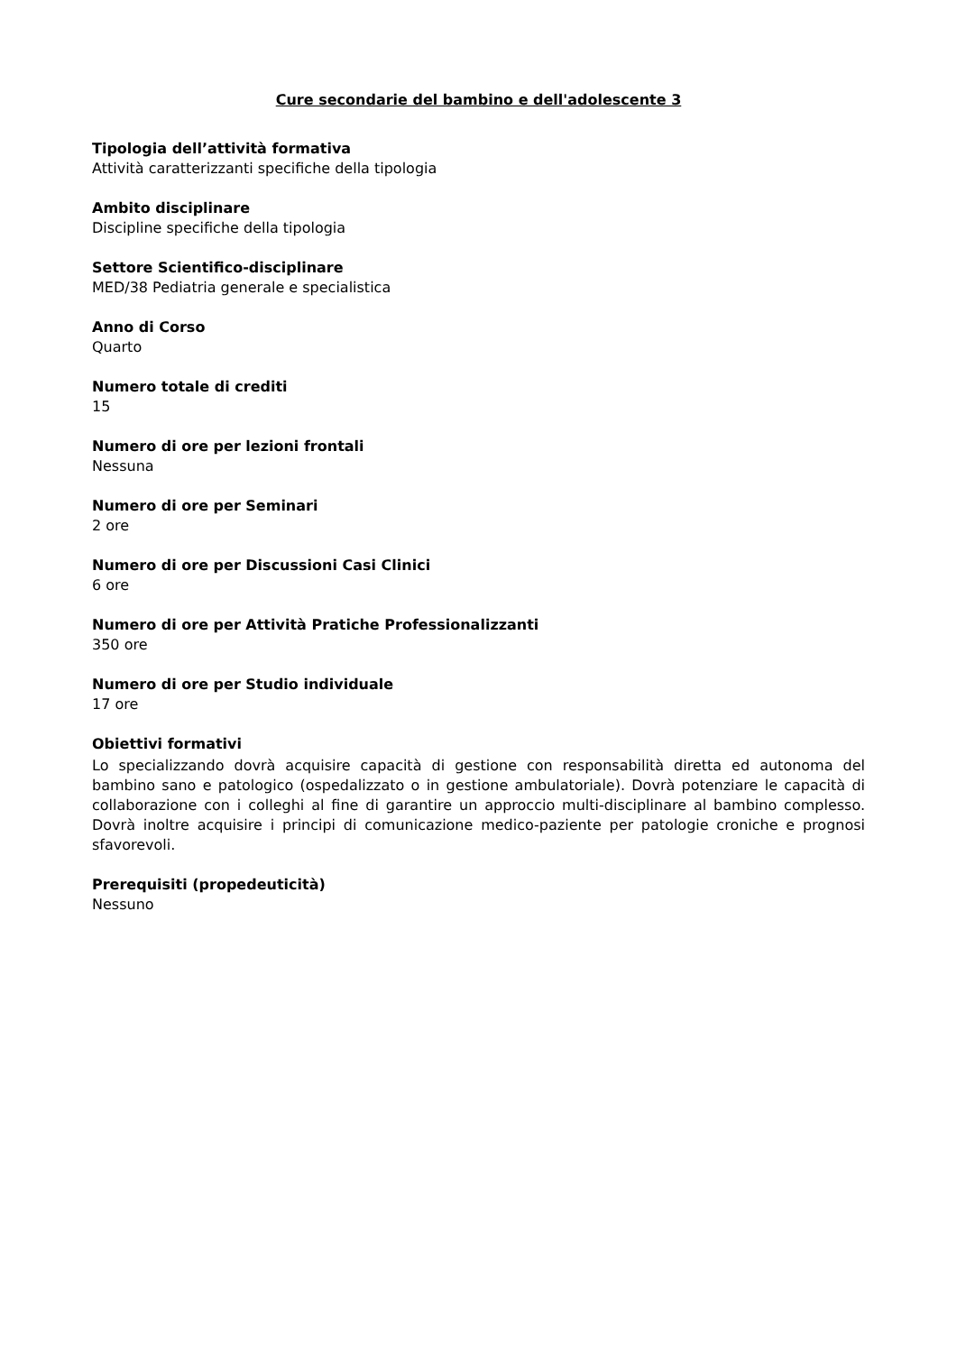Cure secondarie del bambino e dell'adolescente 3
Tipologia dell’attività formativa
Attività caratterizzanti specifiche della tipologia
Ambito disciplinare
Discipline specifiche della tipologia
Settore Scientifico-disciplinare
MED/38 Pediatria generale e specialistica
Anno di Corso
Quarto
Numero totale di crediti
15
Numero di ore per lezioni frontali
Nessuna
Numero di ore per Seminari
2 ore
Numero di ore per Discussioni Casi Clinici
6 ore
Numero di ore per Attività Pratiche Professionalizzanti
350 ore
Numero di ore per Studio individuale
17 ore
Obiettivi formativi
Lo specializzando dovrà acquisire capacità di gestione con responsabilità diretta ed autonoma del bambino sano e patologico (ospedalizzato o in gestione ambulatoriale). Dovrà potenziare le capacità di collaborazione con i colleghi al fine di garantire un approccio multi-disciplinare al bambino complesso. Dovrà inoltre acquisire i principi di comunicazione medico-paziente per patologie croniche e prognosi sfavorevoli.
Prerequisiti (propedeuticità)
Nessuno